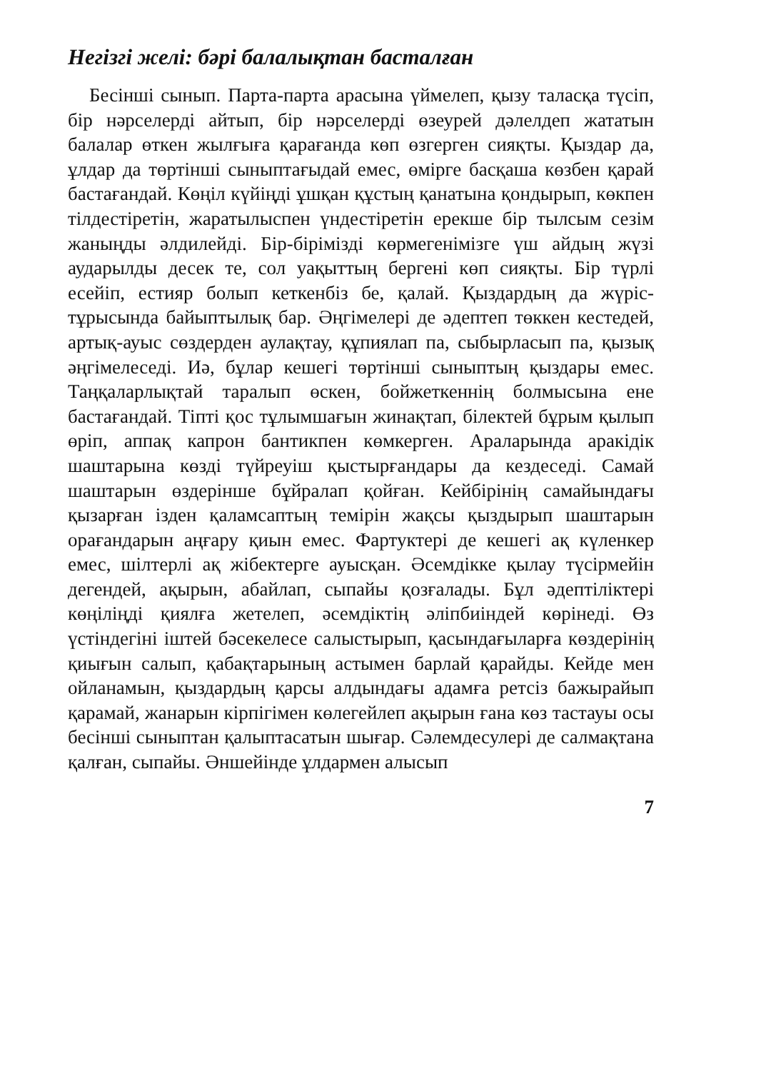Негізгі желі: бәрі балалықтан басталған
Бесінші сынып. Парта-парта арасына үймелеп, қызу таласқа түсіп, бір нәрселерді айтып, бір нәрселерді өзеурей дәлелдеп жататын балалар өткен жылғыға қарағанда көп өзгерген сияқты. Қыздар да, ұлдар да төртінші сыныптағыдай емес, өмірге басқаша көзбен қарай бастағандай. Көңіл күйіңді ұшқан құстың қанатына қондырып, көкпен тілдестіретін, жаратылыспен үндестіретін ерекше бір тылсым сезім жаныңды әлдилейді. Бір-бірімізді көрмегенімізге үш айдың жүзі аударылды десек те, сол уақыттың бергені көп сияқты. Бір түрлі есейіп, естияр болып кеткенбіз бе, қалай. Қыздардың да жүріс-тұрысында байыптылық бар. Әңгімелері де әдептеп төккен кестедей, артық-ауыс сөздерден аулақтау, құпиялап па, сыбырласып па, қызық әңгімелеседі. Иә, бұлар кешегі төртінші сыныптың қыздары емес. Таңқаларлықтай таралып өскен, бойжеткеннің болмысына ене бастағандай. Тіпті қос тұлымшағын жинақтап, білектей бұрым қылып өріп, аппақ капрон бантикпен көмкерген. Араларында аракідік шаштарына көзді түйреуіш қыстырғандары да кездеседі. Самай шаштарын өздерінше бұйралап қойған. Кейбірінің самайындағы қызарған ізден қаламсаптың темірін жақсы қыздырып шаштарын орағандарын аңғару қиын емес. Фартуктері де кешегі ақ күленкер емес, шілтерлі ақ жібектерге ауысқан. Әсемдікке қылау түсірмейін дегендей, ақырын, абайлап, сыпайы қозғалады. Бұл әдептіліктері көңіліңді қиялға жетелеп, әсемдіктің әліпбиіндей көрінеді. Өз үстіндегіні іштей бәсекелесе салыстырып, қасындағыларға көздерінің қиығын салып, қабақтарының астымен барлай қарайды. Кейде мен ойланамын, қыздардың қарсы алдындағы адамға ретсіз бажырайып қарамай, жанарын кірпігімен көлегейлеп ақырын ғана көз тастауы осы бесінші сыныптан қалыптасатын шығар. Сәлемдесулері де салмақтана қалған, сыпайы. Әншейінде ұлдармен алысып
7